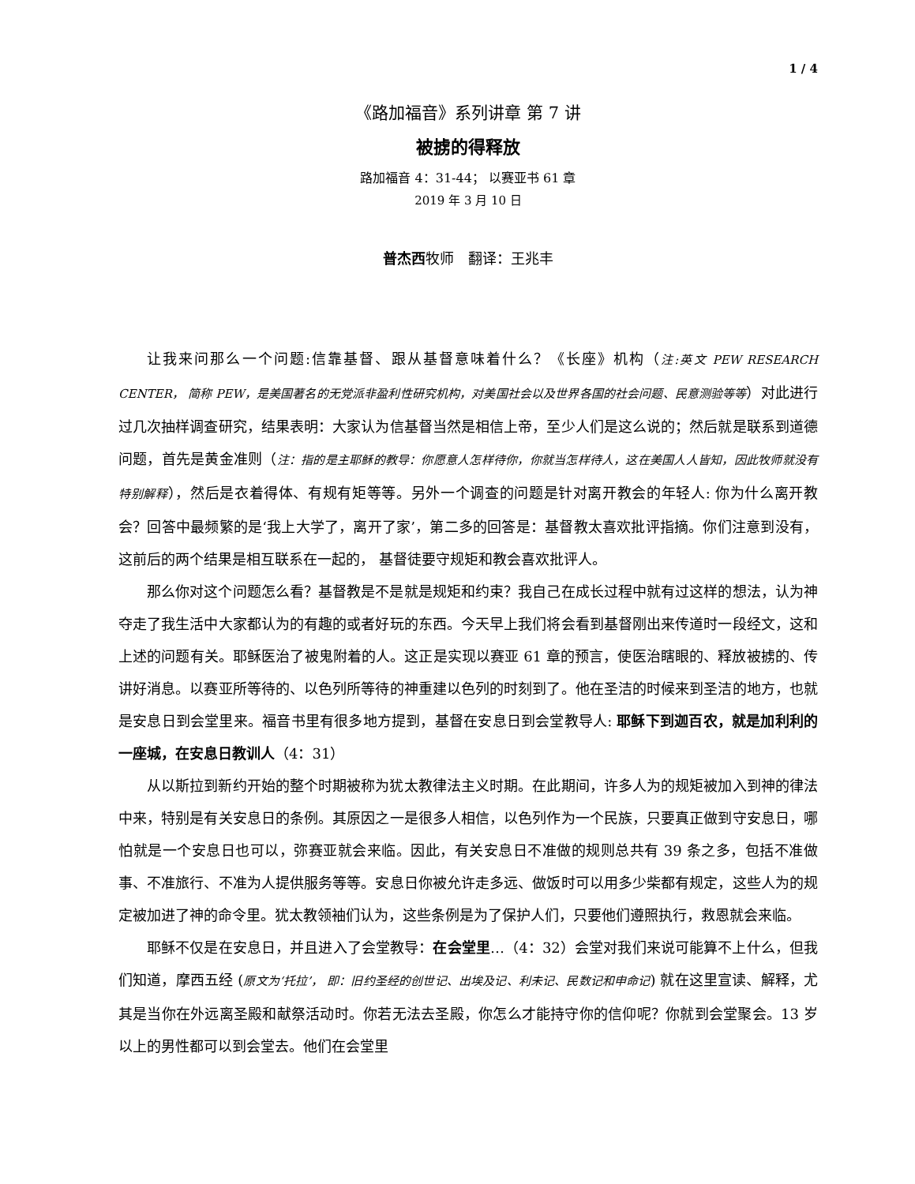1 / 4
《路加福音》系列讲章 第 7 讲
被掳的得释放
路加福音 4：31-44； 以赛亚书 61 章
2019 年 3 月 10 日
普杰西牧师　翻译：王兆丰
让我来问那么一个问题:信靠基督、跟从基督意味着什么？《长座》机构（注:英文 PEW RESEARCH CENTER， 简称 PEW，是美国著名的无党派非盈利性研究机构，对美国社会以及世界各国的社会问题、民意测验等等）对此进行过几次抽样调查研究，结果表明：大家认为信基督当然是相信上帝，至少人们是这么说的；然后就是联系到道德问题，首先是黄金准则（注：指的是主耶稣的教导：你愿意人怎样待你，你就当怎样待人，这在美国人人皆知，因此牧师就没有特别解释），然后是衣着得体、有规有矩等等。另外一个调查的问题是针对离开教会的年轻人: 你为什么离开教会？回答中最频繁的是‘我上大学了，离开了家’，第二多的回答是：基督教太喜欢批评指摘。你们注意到没有，这前后的两个结果是相互联系在一起的， 基督徒要守规矩和教会喜欢批评人。
那么你对这个问题怎么看？基督教是不是就是规矩和约束？我自己在成长过程中就有过这样的想法，认为神夺走了我生活中大家都认为的有趣的或者好玩的东西。今天早上我们将会看到基督刚出来传道时一段经文，这和上述的问题有关。耶稣医治了被鬼附着的人。这正是实现以赛亚 61 章的预言，使医治瞎眼的、释放被掳的、传讲好消息。以赛亚所等待的、以色列所等待的神重建以色列的时刻到了。他在圣洁的时候来到圣洁的地方，也就是安息日到会堂里来。福音书里有很多地方提到，基督在安息日到会堂教导人: 耶稣下到迦百农，就是加利利的一座城，在安息日教训人（4：31）
从以斯拉到新约开始的整个时期被称为犹太教律法主义时期。在此期间，许多人为的规矩被加入到神的律法中来，特别是有关安息日的条例。其原因之一是很多人相信，以色列作为一个民族，只要真正做到守安息日，哪怕就是一个安息日也可以，弥赛亚就会来临。因此，有关安息日不准做的规则总共有 39 条之多，包括不准做事、不准旅行、不准为人提供服务等等。安息日你被允许走多远、做饭时可以用多少柴都有规定，这些人为的规定被加进了神的命令里。犹太教领袖们认为，这些条例是为了保护人们，只要他们遵照执行，救恩就会来临。
耶稣不仅是在安息日，并且进入了会堂教导：在会堂里…（4：32）会堂对我们来说可能算不上什么，但我们知道，摩西五经 (原文为‘托拉’， 即：旧约圣经的创世记、出埃及记、利未记、民数记和申命记) 就在这里宣读、解释，尤其是当你在外远离圣殿和献祭活动时。你若无法去圣殿，你怎么才能持守你的信仰呢？你就到会堂聚会。13 岁以上的男性都可以到会堂去。他们在会堂里